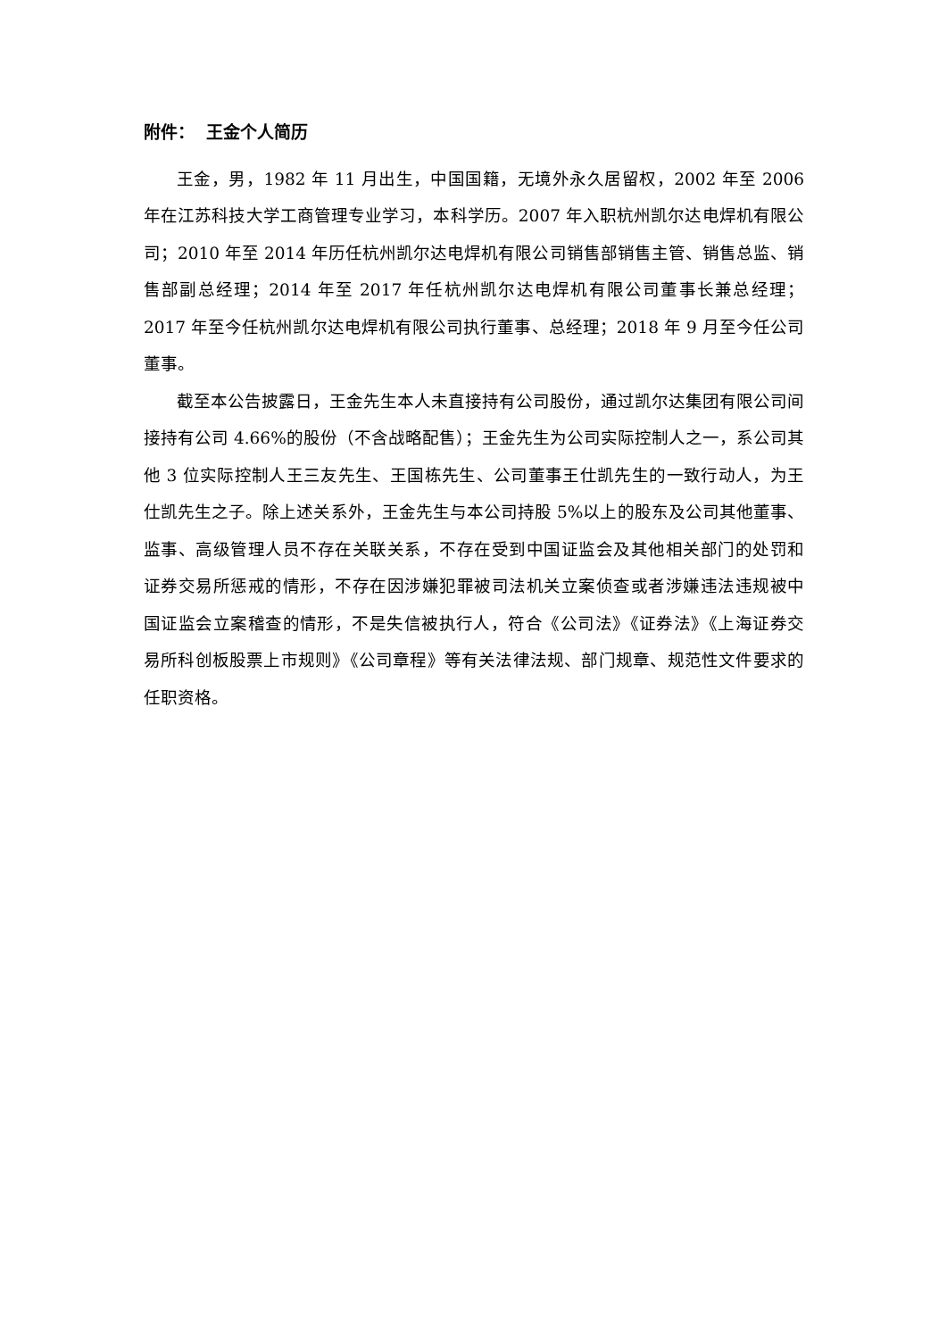附件： 王金个人简历
王金，男，1982 年 11 月出生，中国国籍，无境外永久居留权，2002 年至 2006 年在江苏科技大学工商管理专业学习，本科学历。2007 年入职杭州凯尔达电焊机有限公司；2010 年至 2014 年历任杭州凯尔达电焊机有限公司销售部销售主管、销售总监、销售部副总经理；2014 年至 2017 年任杭州凯尔达电焊机有限公司董事长兼总经理；2017 年至今任杭州凯尔达电焊机有限公司执行董事、总经理；2018 年 9 月至今任公司董事。
截至本公告披露日，王金先生本人未直接持有公司股份，通过凯尔达集团有限公司间接持有公司 4.66%的股份（不含战略配售）；王金先生为公司实际控制人之一，系公司其他 3 位实际控制人王三友先生、王国栋先生、公司董事王仕凯先生的一致行动人，为王仕凯先生之子。除上述关系外，王金先生与本公司持股 5%以上的股东及公司其他董事、监事、高级管理人员不存在关联关系，不存在受到中国证监会及其他相关部门的处罚和证券交易所惩戒的情形，不存在因涉嫌犯罪被司法机关立案侦查或者涉嫌违法违规被中国证监会立案稽查的情形，不是失信被执行人，符合《公司法》《证券法》《上海证券交易所科创板股票上市规则》《公司章程》等有关法律法规、部门规章、规范性文件要求的任职资格。